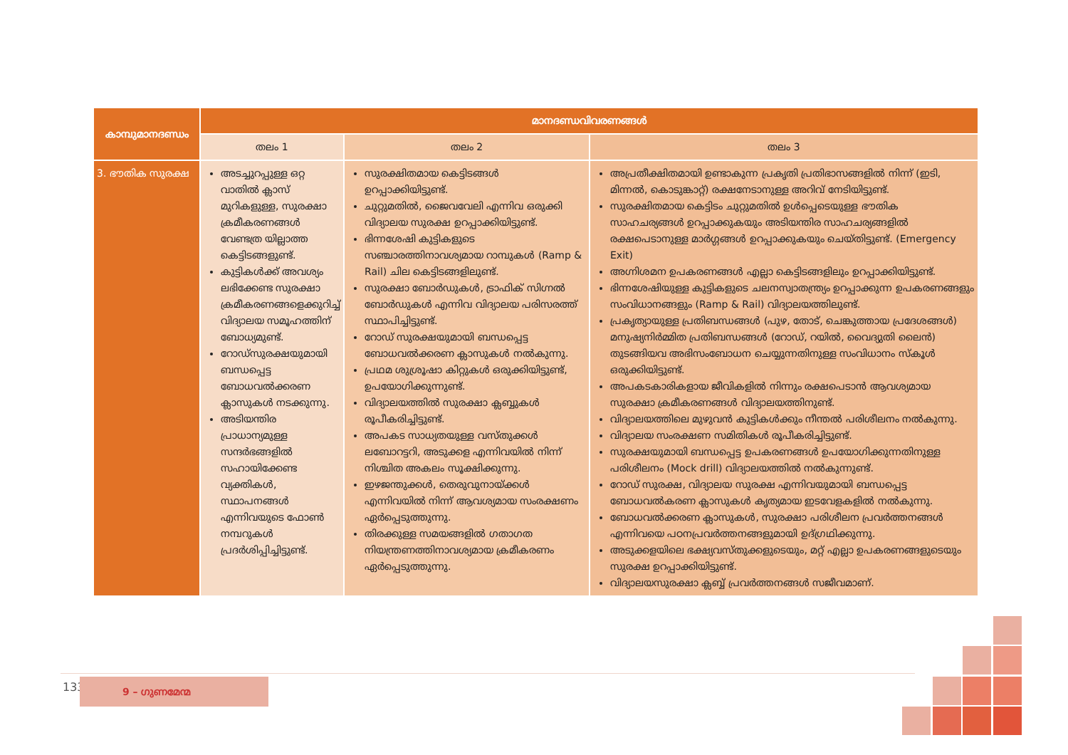| കാമ്പുമാനദണ്ഡം | മാനദണ്ഡവിവരണങ്ങൾ | | |
| --- | --- | --- | --- |
| | തലം 1 | തലം 2 | തലം 3 |
| 3. ഭൗതിക സുരക്ഷ | അടച്ചുറപ്പുള്ള ഒറ്റ വാതിൽ ക്ലാസ് മുറികളുള്ള, സുരക്ഷാ ക്രമീകരണങ്ങൾ വേണ്ടത്ര യില്ലാത്ത കെട്ടിടങ്ങളുണ്ട്. കുട്ടികൾക്ക് അവശ്യം ലഭിക്കേണ്ട സുരക്ഷാ ക്രമീകരണങ്ങളെക്കുറിച്ച് വിദ്യാലയ സമൂഹത്തിന് ബോധ്യമുണ്ട്. റോഡ്സുരക്ഷയുമായി ബന്ധപ്പെട്ട ബോധവൽക്കരണ ക്ലാസുകൾ നടക്കുന്നു. അടിയന്തിര പ്രാധാന്യമുള്ള സന്ദർഭങ്ങളിൽ സഹായിക്കേണ്ട വ്യക്തികൾ, സ്ഥാപനങ്ങൾ എന്നിവയുടെ ഫോൺ നമ്പറുകൾ പ്രദർശിപ്പിച്ചിട്ടുണ്ട്. | സുരക്ഷിതമായ കെട്ടിടങ്ങൾ ഉറപ്പാക്കിയിട്ടുണ്ട്. ചുറ്റുമതിൽ, ജൈവവേലി എന്നിവ ഒരുക്കി വിദ്യാലയ സുരക്ഷ ഉറപ്പാക്കിയിട്ടുണ്ട്. ഭിന്നശേഷി കുട്ടികളുടെ സഞ്ചാരത്തിനാവശ്യമായ റാമ്പുകൾ (Ramp & Rail) ചില കെട്ടിടങ്ങളിലുണ്ട്. സുരക്ഷാ ബോർഡുകൾ, ട്രാഫിക് സിഗ്നൽ ബോർഡുകൾ എന്നിവ വിദ്യാലയ പരിസരത്ത് സ്ഥാപിച്ചിട്ടുണ്ട്. റോഡ് സുരക്ഷയുമായി ബന്ധപ്പെട്ട ബോധവൽക്കരണ ക്ലാസുകൾ നൽകുന്നു. പ്രഥമ ശുശ്രൂഷാ കിറ്റുകൾ ഒരുക്കിയിട്ടുണ്ട്, ഉപയോഗിക്കുന്നുണ്ട്. വിദ്യാലയത്തിൽ സുരക്ഷാ ക്ലബ്ബുകൾ രൂപീകരിച്ചിട്ടുണ്ട്. അപകട സാധ്യതയുള്ള വസ്തുക്കൾ ലബോറട്ടറി, അടുക്കള എന്നിവയിൽ നിന്ന് നിശ്ചിത അകലം സൂക്ഷിക്കുന്നു. ഇഴജന്തുക്കൾ, തെരുവുനായ്ക്കൾ എന്നിവയിൽ നിന്ന് ആവശ്യമായ സംരക്ഷണം ഏർപ്പെടുത്തുന്നു. തിരക്കുള്ള സമയങ്ങളിൽ ഗതാഗത നിയന്ത്രണത്തിനാവശ്യമായ ക്രമീകരണം ഏർപ്പെടുത്തുന്നു. | അപ്രതീക്ഷിതമായി ഉണ്ടാകുന്ന പ്രകൃതി പ്രതിഭാസങ്ങളിൽ നിന്ന് (ഇടി, മിന്നൽ, കൊടുങ്കാറ്റ്) രക്ഷനേടാനുള്ള അറിവ് നേടിയിട്ടുണ്ട്. സുരക്ഷിതമായ കെട്ടിടം ചുറ്റുമതിൽ ഉൾപ്പെടെയുള്ള ഭൗതിക സാഹചര്യങ്ങൾ ഉറപ്പാക്കുകയും അടിയന്തിര സാഹചര്യങ്ങളിൽ രക്ഷപെടാനുള്ള മാർഗ്ഗങ്ങൾ ഉറപ്പാക്കുകയും ചെയ്തിട്ടുണ്ട്. (Emergency Exit) അഗ്നിശമന ഉപകരണങ്ങൾ എല്ലാ കെട്ടിടങ്ങളിലും ഉറപ്പാക്കിയിട്ടുണ്ട്. ഭിന്നശേഷിയുള്ള കുട്ടികളുടെ ചലനസ്വാതന്ത്ര്യം ഉറപ്പാക്കുന്ന ഉപകരണങ്ങളും സംവിധാനങ്ങളും (Ramp & Rail) വിദ്യാലയത്തിലുണ്ട്. പ്രകൃത്യായുള്ള പ്രതിബന്ധങ്ങൾ (പുഴ, തോട്, ചെങ്കുത്തായ പ്രദേശങ്ങൾ) മനുഷ്യനിർമ്മിത പ്രതിബന്ധങ്ങൾ (റോഡ്, റയിൽ, വൈദ്യുതി ലൈൻ) തുടങ്ങിയവ അഭിസംബോധന ചെയ്യുന്നതിനുള്ള സംവിധാനം സ്കൂൾ ഒരുക്കിയിട്ടുണ്ട്. അപകടകാരികളായ ജീവികളിൽ നിന്നും രക്ഷപെടാൻ ആവശ്യമായ സുരക്ഷാ ക്രമീകരണങ്ങൾ വിദ്യാലയത്തിനുണ്ട്. വിദ്യാലയത്തിലെ മുഴുവൻ കുട്ടികൾക്കും നീന്തൽ പരിശീലനം നൽകുന്നു. വിദ്യാലയ സംരക്ഷണ സമിതികൾ രൂപീകരിച്ചിട്ടുണ്ട്. സുരക്ഷയുമായി ബന്ധപ്പെട്ട ഉപകരണങ്ങൾ ഉപയോഗിക്കുന്നതിനുള്ള പരിശീലനം (Mock drill) വിദ്യാലയത്തിൽ നൽകുന്നുണ്ട്. റോഡ് സുരക്ഷ, വിദ്യാലയ സുരക്ഷ എന്നിവയുമായി ബന്ധപ്പെട്ട ബോധവൽകരണ ക്ലാസുകൾ കൃത്യമായ ഇടവേളകളിൽ നൽകുന്നു. ബോധവൽക്കരണ ക്ലാസുകൾ, സുരക്ഷാ പരിശീലന പ്രവർത്തനങ്ങൾ എന്നിവയെ പഠനപ്രവർത്തനങ്ങളുമായി ഉദ്ഗ്രഥിക്കുന്നു. അടുക്കളയിലെ ഭക്ഷ്യവസ്തുക്കളുടെയും, മറ്റ് എല്ലാ ഉപകരണങ്ങളുടെയും സുരക്ഷ ഉറപ്പാക്കിയിട്ടുണ്ട്. വിദ്യാലയസുരക്ഷാ ക്ലബ്ബ് പ്രവർത്തനങ്ങൾ സജീവമാണ്. |
133 9 – ഗുണമേന്മ